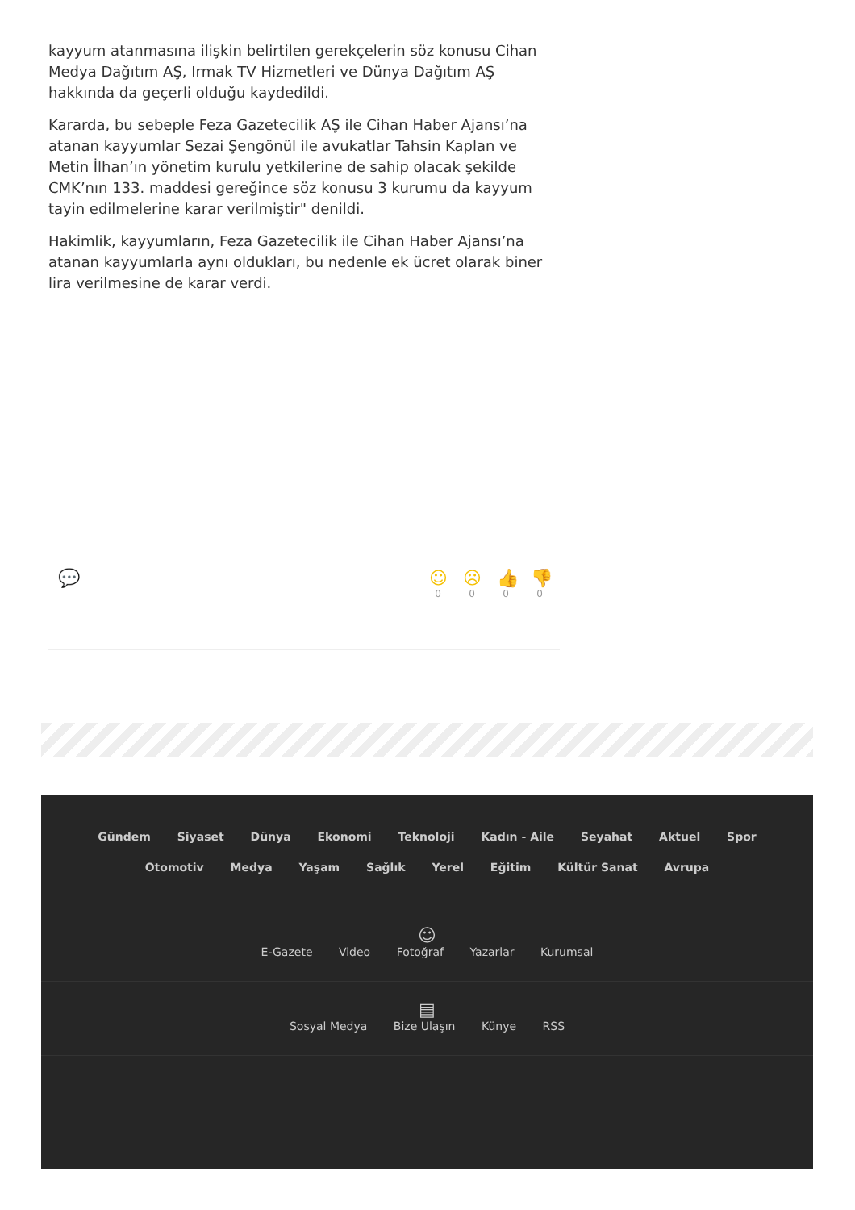kayyum atanmasına ilişkin belirtilen gerekçelerin söz konusu Cihan Medya Dağıtım AŞ, Irmak TV Hizmetleri ve Dünya Dağıtım AŞ hakkında da geçerli olduğu kaydedildi.
Kararda, bu sebeple Feza Gazetecilik AŞ ile Cihan Haber Ajansı’na atanan kayyumlar Sezai Şengönül ile avukatlar Tahsin Kaplan ve Metin İlhan’ın yönetim kurulu yetkilerine de sahip olacak şekilde CMK’nın 133. maddesi gereğince söz konusu 3 kurumu da kayyum tayin edilmelerine karar verilmiştir" denildi.
Hakimlik, kayyumların, Feza Gazetecilik ile Cihan Haber Ajansı’na atanan kayyumlarla aynı oldukları, bu nedenle ek ücret olarak biner lira verilmesine de karar verdi.
💬 ☺
0
☹
0
👍
0
👎
0
Gündem Siyaset Dünya Ekonomi Teknoloji Kadın - Aile Seyahat Aktuel Spor Otomotiv Medya Yaşam Sağlık Yerel Eğitim Kültür Sanat Avrupa
☺
E-Gazete Video Fotoğraf Yazarlar Kurumsal
▤
Sosyal Medya Bize Ulaşın Künye RSS